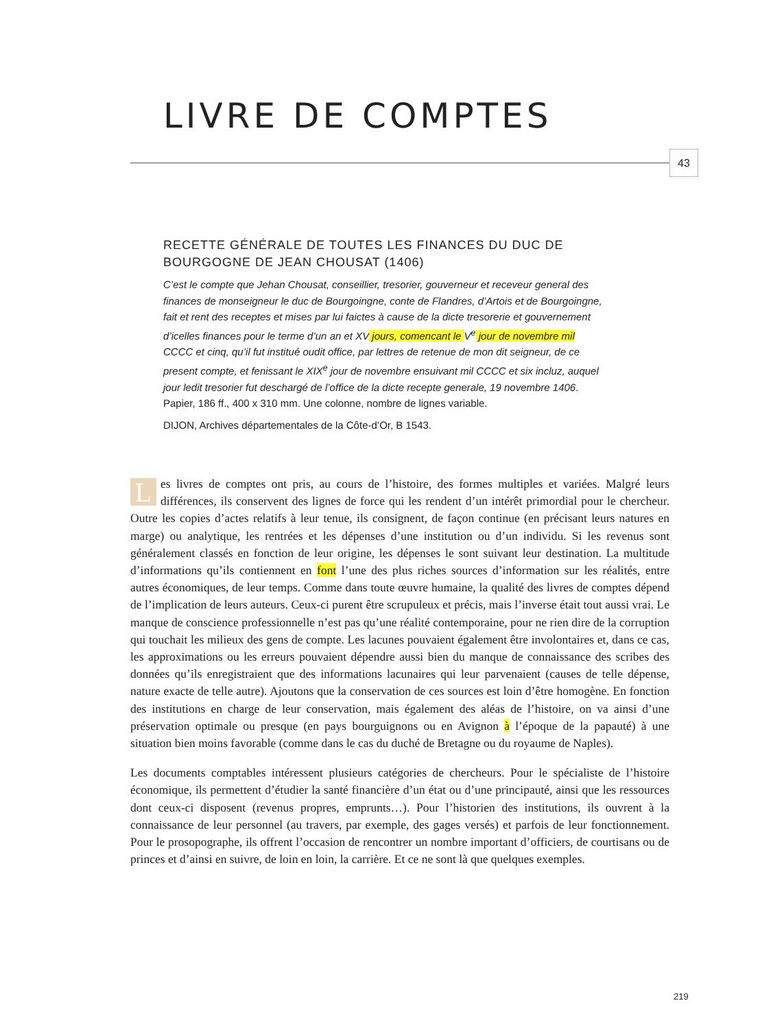LIVRE DE COMPTES
43
RECETTE GÉNÉRALE DE TOUTES LES FINANCES DU DUC DE BOURGOGNE DE JEAN CHOUSAT (1406)
C’est le compte que Jehan Chousat, conseillier, tresorier, gouverneur et receveur general des finances de monseigneur le duc de Bourgoingne, conte de Flandres, d’Artois et de Bourgoingne, fait et rent des receptes et mises par lui faictes à cause de la dicte tresorerie et gouvernement d’icelles finances pour le terme d’un an et XV jours, comencant le V<sup>e</sup> jour de novembre mil CCCC et cinq, qu’il fut institué oudit office, par lettres de retenue de mon dit seigneur, de ce present compte, et fenissant le XIX<sup>e</sup> jour de novembre ensuivant mil CCCC et six incluz, auquel jour ledit tresorier fut deschargé de l’office de la dicte recepte generale, 19 novembre 1406. Papier, 186 ff., 400 x 310 mm. Une colonne, nombre de lignes variable.
DIJON, Archives départementales de la Côte-d’Or, B 1543.
Les livres de comptes ont pris, au cours de l’histoire, des formes multiples et variées. Malgré leurs différences, ils conservent des lignes de force qui les rendent d’un intérêt primordial pour le chercheur. Outre les copies d’actes relatifs à leur tenue, ils consignent, de façon continue (en précisant leurs natures en marge) ou analytique, les rentrées et les dépenses d’une institution ou d’un individu. Si les revenus sont généralement classés en fonction de leur origine, les dépenses le sont suivant leur destination. La multitude d’informations qu’ils contiennent en font l’une des plus riches sources d’information sur les réalités, entre autres économiques, de leur temps. Comme dans toute œuvre humaine, la qualité des livres de comptes dépend de l’implication de leurs auteurs. Ceux-ci purent être scrupuleux et précis, mais l’inverse était tout aussi vrai. Le manque de conscience professionnelle n’est pas qu’une réalité contemporaine, pour ne rien dire de la corruption qui touchait les milieux des gens de compte. Les lacunes pouvaient également être involontaires et, dans ce cas, les approximations ou les erreurs pouvaient dépendre aussi bien du manque de connaissance des scribes des données qu’ils enregistraient que des informations lacunaires qui leur parvenaient (causes de telle dépense, nature exacte de telle autre). Ajoutons que la conservation de ces sources est loin d’être homogène. En fonction des institutions en charge de leur conservation, mais également des aléas de l’histoire, on va ainsi d’une préservation optimale ou presque (en pays bourguignons ou en Avignon à l’époque de la papauté) à une situation bien moins favorable (comme dans le cas du duché de Bretagne ou du royaume de Naples).
Les documents comptables intéressent plusieurs catégories de chercheurs. Pour le spécialiste de l’histoire économique, ils permettent d’étudier la santé financière d’un état ou d’une principauté, ainsi que les ressources dont ceux-ci disposent (revenus propres, emprunts…). Pour l’historien des institutions, ils ouvrent à la connaissance de leur personnel (au travers, par exemple, des gages versés) et parfois de leur fonctionnement. Pour le prosopographe, ils offrent l’occasion de rencontrer un nombre important d’officiers, de courtisans ou de princes et d’ainsi en suivre, de loin en loin, la carrière. Et ce ne sont là que quelques exemples.
219